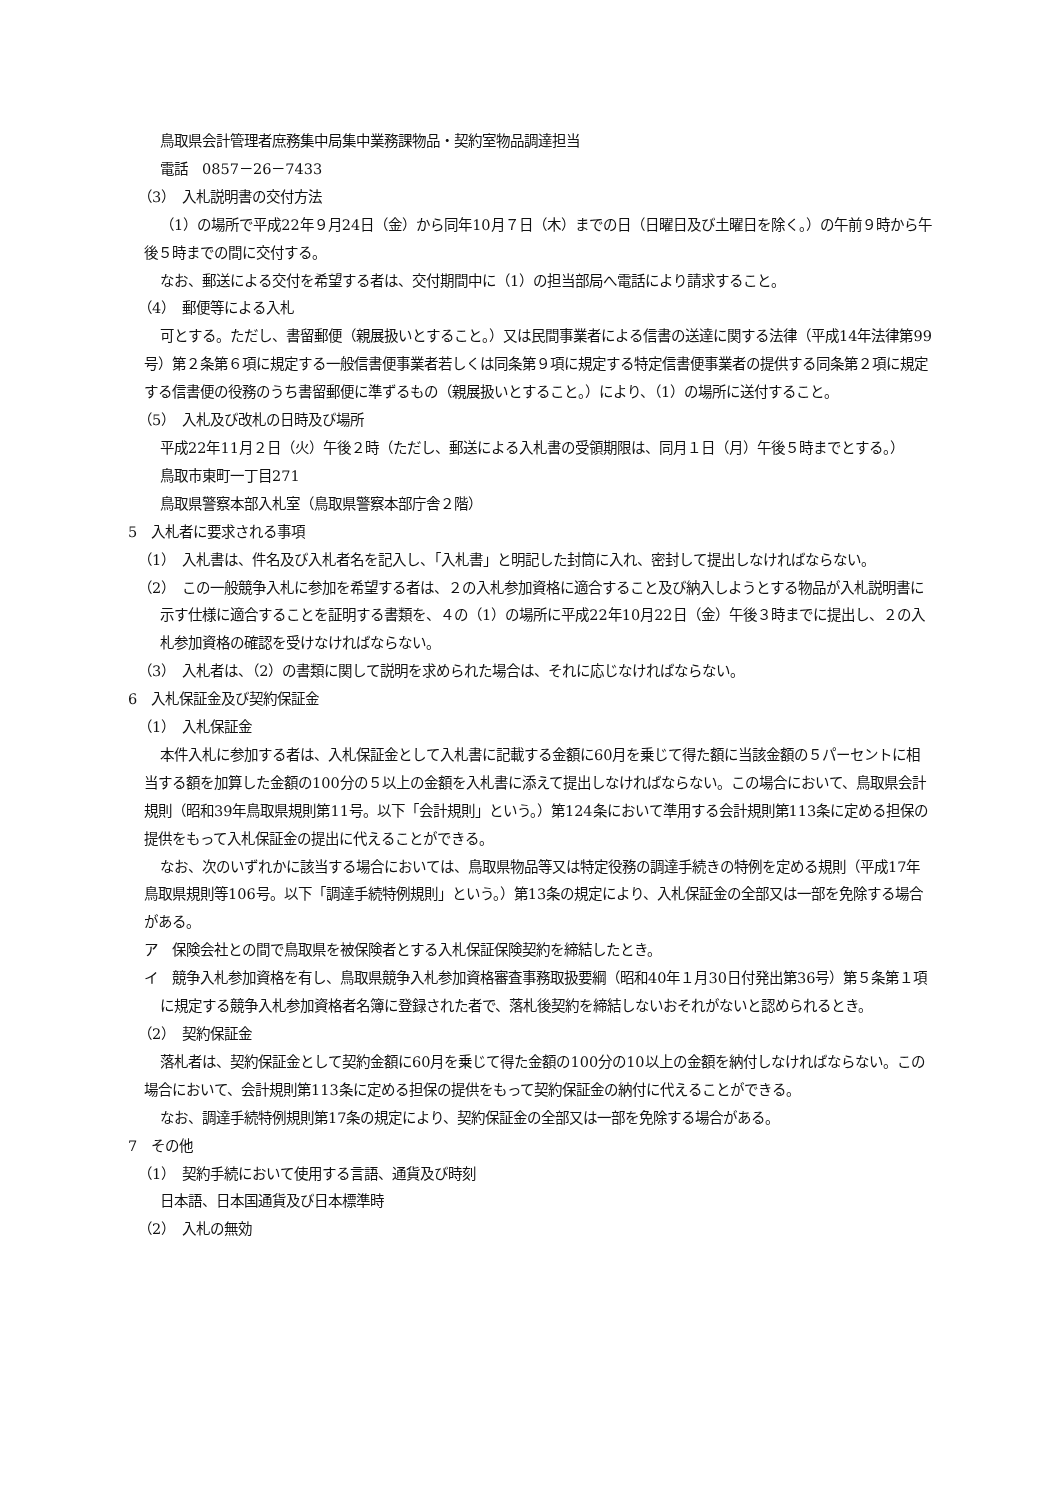鳥取県会計管理者庶務集中局集中業務課物品・契約室物品調達担当
電話　0857－26－7433
（3）　入札説明書の交付方法
（1）の場所で平成22年９月24日（金）から同年10月７日（木）までの日（日曜日及び土曜日を除く。）の午前９時から午後５時までの間に交付する。
なお、郵送による交付を希望する者は、交付期間中に（1）の担当部局へ電話により請求すること。
（4）　郵便等による入札
可とする。ただし、書留郵便（親展扱いとすること。）又は民間事業者による信書の送達に関する法律（平成14年法律第99号）第２条第６項に規定する一般信書便事業者若しくは同条第９項に規定する特定信書便事業者の提供する同条第２項に規定する信書便の役務のうち書留郵便に準ずるもの（親展扱いとすること。）により、（1）の場所に送付すること。
（5）　入札及び改札の日時及び場所
平成22年11月２日（火）午後２時（ただし、郵送による入札書の受領期限は、同月１日（月）午後５時までとする。）
鳥取市東町一丁目271
鳥取県警察本部入札室（鳥取県警察本部庁舎２階）
5　入札者に要求される事項
（1）　入札書は、件名及び入札者名を記入し、「入札書」と明記した封筒に入れ、密封して提出しなければならない。
（2）　この一般競争入札に参加を希望する者は、２の入札参加資格に適合すること及び納入しようとする物品が入札説明書に示す仕様に適合することを証明する書類を、４の（1）の場所に平成22年10月22日（金）午後３時までに提出し、２の入札参加資格の確認を受けなければならない。
（3）　入札者は、（2）の書類に関して説明を求められた場合は、それに応じなければならない。
6　入札保証金及び契約保証金
（1）　入札保証金
本件入札に参加する者は、入札保証金として入札書に記載する金額に60月を乗じて得た額に当該金額の５パーセントに相当する額を加算した金額の100分の５以上の金額を入札書に添えて提出しなければならない。この場合において、鳥取県会計規則（昭和39年鳥取県規則第11号。以下「会計規則」という。）第124条において準用する会計規則第113条に定める担保の提供をもって入札保証金の提出に代えることができる。
なお、次のいずれかに該当する場合においては、鳥取県物品等又は特定役務の調達手続きの特例を定める規則（平成17年鳥取県規則等106号。以下「調達手続特例規則」という。）第13条の規定により、入札保証金の全部又は一部を免除する場合がある。
ア　保険会社との間で鳥取県を被保険者とする入札保証保険契約を締結したとき。
イ　競争入札参加資格を有し、鳥取県競争入札参加資格審査事務取扱要綱（昭和40年１月30日付発出第36号）第５条第１項に規定する競争入札参加資格者名簿に登録された者で、落札後契約を締結しないおそれがないと認められるとき。
（2）　契約保証金
落札者は、契約保証金として契約金額に60月を乗じて得た金額の100分の10以上の金額を納付しなければならない。この場合において、会計規則第113条に定める担保の提供をもって契約保証金の納付に代えることができる。
なお、調達手続特例規則第17条の規定により、契約保証金の全部又は一部を免除する場合がある。
7　その他
（1）　契約手続において使用する言語、通貨及び時刻
日本語、日本国通貨及び日本標準時
（2）　入札の無効